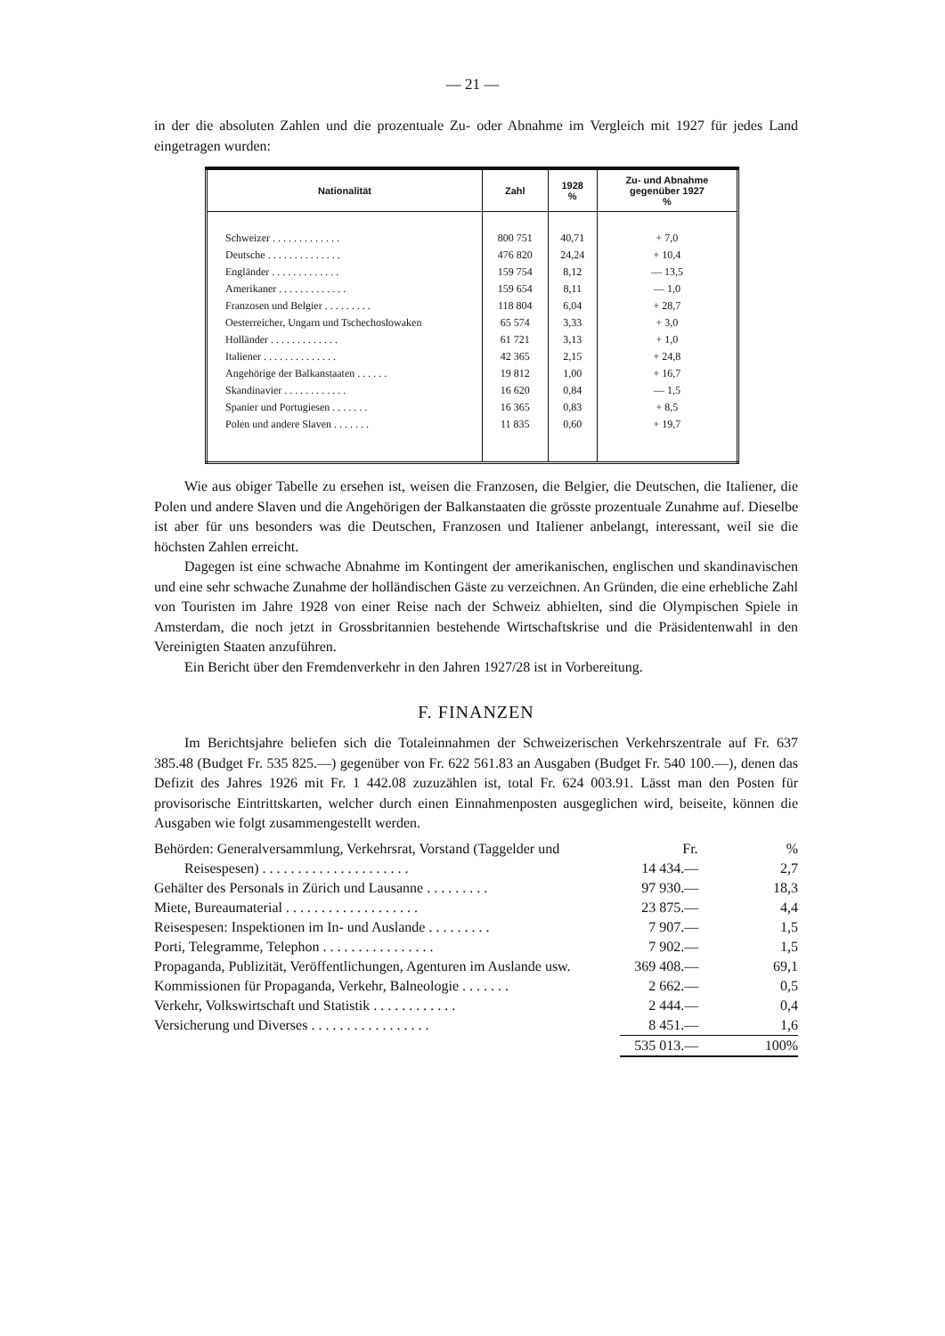— 21 —
in der die absoluten Zahlen und die prozentuale Zu- oder Abnahme im Vergleich mit 1927 für jedes Land eingetragen wurden:
| Nationalität | Zahl | 1928 % | Zu- und Abnahme gegenüber 1927 % |
| --- | --- | --- | --- |
| Schweizer . . . . . . . . . . . . . | 800 751 | 40,71 | + 7,0 |
| Deutsche . . . . . . . . . . . . . . | 476 820 | 24,24 | + 10,4 |
| Engländer . . . . . . . . . . . . . | 159 754 | 8,12 | — 13,5 |
| Amerikaner . . . . . . . . . . . . . | 159 654 | 8,11 | — 1,0 |
| Franzosen und Belgier . . . . . . . . . | 118 804 | 6,04 | + 28,7 |
| Oesterreicher, Ungarn und Tschechoslowaken | 65 574 | 3,33 | + 3,0 |
| Holländer . . . . . . . . . . . . . | 61 721 | 3,13 | + 1,0 |
| Italiener . . . . . . . . . . . . . . | 42 365 | 2,15 | + 24,8 |
| Angehörige der Balkanstaaten . . . . . . | 19 812 | 1,00 | + 16,7 |
| Skandinavier . . . . . . . . . . . . | 16 620 | 0,84 | — 1,5 |
| Spanier und Portugiesen . . . . . . . | 16 365 | 0,83 | + 8,5 |
| Polen und andere Slaven . . . . . . . | 11 835 | 0,60 | + 19,7 |
Wie aus obiger Tabelle zu ersehen ist, weisen die Franzosen, die Belgier, die Deutschen, die Italiener, die Polen und andere Slaven und die Angehörigen der Balkanstaaten die grösste prozentuale Zunahme auf. Dieselbe ist aber für uns besonders was die Deutschen, Franzosen und Italiener anbelangt, interessant, weil sie die höchsten Zahlen erreicht.
Dagegen ist eine schwache Abnahme im Kontingent der amerikanischen, englischen und skandinavischen und eine sehr schwache Zunahme der holländischen Gäste zu verzeichnen. An Gründen, die eine erhebliche Zahl von Touristen im Jahre 1928 von einer Reise nach der Schweiz abhielten, sind die Olympischen Spiele in Amsterdam, die noch jetzt in Grossbritannien bestehende Wirtschaftskrise und die Präsidentenwahl in den Vereinigten Staaten anzuführen.
Ein Bericht über den Fremdenverkehr in den Jahren 1927/28 ist in Vorbereitung.
F. FINANZEN
Im Berichtsjahre beliefen sich die Totaleinnahmen der Schweizerischen Verkehrszentrale auf Fr. 637 385.48 (Budget Fr. 535 825.—) gegenüber von Fr. 622 561.83 an Ausgaben (Budget Fr. 540 100.—), denen das Defizit des Jahres 1926 mit Fr. 1 442.08 zuzuzählen ist, total Fr. 624 003.91. Lässt man den Posten für provisorische Eintrittskarten, welcher durch einen Einnahmenposten ausgeglichen wird, beiseite, können die Ausgaben wie folgt zusammengestellt werden.
| Behörden: Generalversammlung, Verkehrsrat, Vorstand (Taggelder und | Fr. | % |
| Reisespesen) . . . . . . . . . . . . . . . . . . . . . | 14 434.— | 2,7 |
| Gehälter des Personals in Zürich und Lausanne . . . . . . . . . | 97 930.— | 18,3 |
| Miete, Bureaumaterial . . . . . . . . . . . . . . . . . . . | 23 875.— | 4,4 |
| Reisespesen: Inspektionen im In- und Auslande . . . . . . . . . | 7 907.— | 1,5 |
| Porti, Telegramme, Telephon . . . . . . . . . . . . . . . . | 7 902.— | 1,5 |
| Propaganda, Publizität, Veröffentlichungen, Agenturen im Auslande usw. | 369 408.— | 69,1 |
| Kommissionen für Propaganda, Verkehr, Balneologie . . . . . . . | 2 662.— | 0,5 |
| Verkehr, Volkswirtschaft und Statistik . . . . . . . . . . . . | 2 444.— | 0,4 |
| Versicherung und Diverses . . . . . . . . . . . . . . . . . | 8 451.— | 1,6 |
| | 535 013.— | 100% |